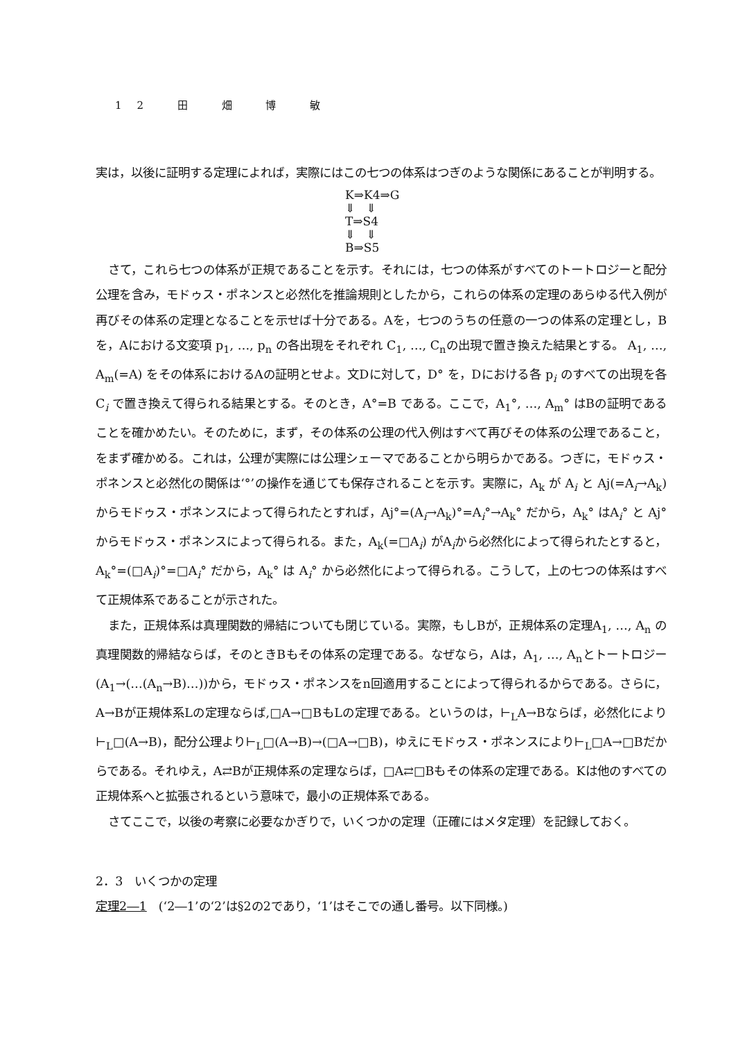12 田 畑 博 敏
実は，以後に証明する定理によれば，実際にはこの七つの体系はつぎのような関係にあることが判明する。
K⇒K4⇒G
⇓ ⇓
T⇒S4
⇓ ⇓
B⇒S5
さて，これら七つの体系が正規であることを示す。それには，七つの体系がすべてのトートロジーと配分公理を含み，モドゥス・ポネンスと必然化を推論規則としたから，これらの体系の定理のあらゆる代入例が再びその体系の定理となることを示せば十分である。Aを，七つのうちの任意の一つの体系の定理とし，Bを，Aにおける文変項 p<sub>1</sub>, …, p<sub>n</sub> の各出現をそれぞれ C<sub>1</sub>, …, C<sub>n</sub>の出現で置き換えた結果とする。 A<sub>1</sub>, …, A<sub>m</sub>(=A) をその体系におけるAの証明とせよ。文Dに対して，D° を，Dにおける各 p<sub>i</sub> のすべての出現を各 C<sub>i</sub> で置き換えて得られる結果とする。そのとき，A°=B である。ここで，A<sub>1</sub>°, …, A<sub>m</sub>° はBの証明であることを確かめたい。そのために，まず，その体系の公理の代入例はすべて再びその体系の公理であること，をまず確かめる。これは，公理が実際には公理シェーマであることから明らかである。つぎに，モドゥス・ポネンスと必然化の関係は‘°’の操作を通じても保存されることを示す。実際に，A<sub>k</sub> が A<sub>i</sub> と Aj(=A<sub>i</sub>→A<sub>k</sub>) からモドゥス・ポネンスによって得られたとすれば，Aj°=(A<sub>i</sub>→A<sub>k</sub>)°=A<sub>i</sub>°→A<sub>k</sub>° だから，A<sub>k</sub>° はA<sub>i</sub>° と Aj° からモドゥス・ポネンスによって得られる。また，A<sub>k</sub>(=□A<sub>i</sub>) がA<sub>i</sub>から必然化によって得られたとすると，A<sub>k</sub>°=(□A<sub>i</sub>)°=□A<sub>i</sub>° だから，A<sub>k</sub>° は A<sub>i</sub>° から必然化によって得られる。こうして，上の七つの体系はすべて正規体系であることが示された。
また，正規体系は真理関数的帰結についても閉じている。実際，もしBが，正規体系の定理A<sub>1</sub>, …, A<sub>n</sub> の真理関数的帰結ならば，そのときBもその体系の定理である。なぜなら，Aは，A<sub>1</sub>, …, A<sub>n</sub>とトートロジー(A<sub>1</sub>→(…(A<sub>n</sub>→B)…))から，モドゥス・ポネンスをn回適用することによって得られるからである。さらに，A→Bが正規体系Lの定理ならば,□A→□BもLの定理である。というのは，⊢<sub>L</sub>A→Bならば，必然化により⊢<sub>L</sub>□(A→B)，配分公理より⊢<sub>L</sub>□(A→B)→(□A→□B)，ゆえにモドゥス・ポネンスにより⊢<sub>L</sub>□A→□Bだからである。それゆえ，A⇄Bが正規体系の定理ならば，□A⇄□Bもその体系の定理である。Kは他のすべての正規体系へと拡張されるという意味で，最小の正規体系である。
さてここで，以後の考察に必要なかぎりで，いくつかの定理（正確にはメタ定理）を記録しておく。
2．3　いくつかの定理
定理2―1　(‘2―1’の‘2’は§2の2であり，‘1’はそこでの通し番号。以下同様。)